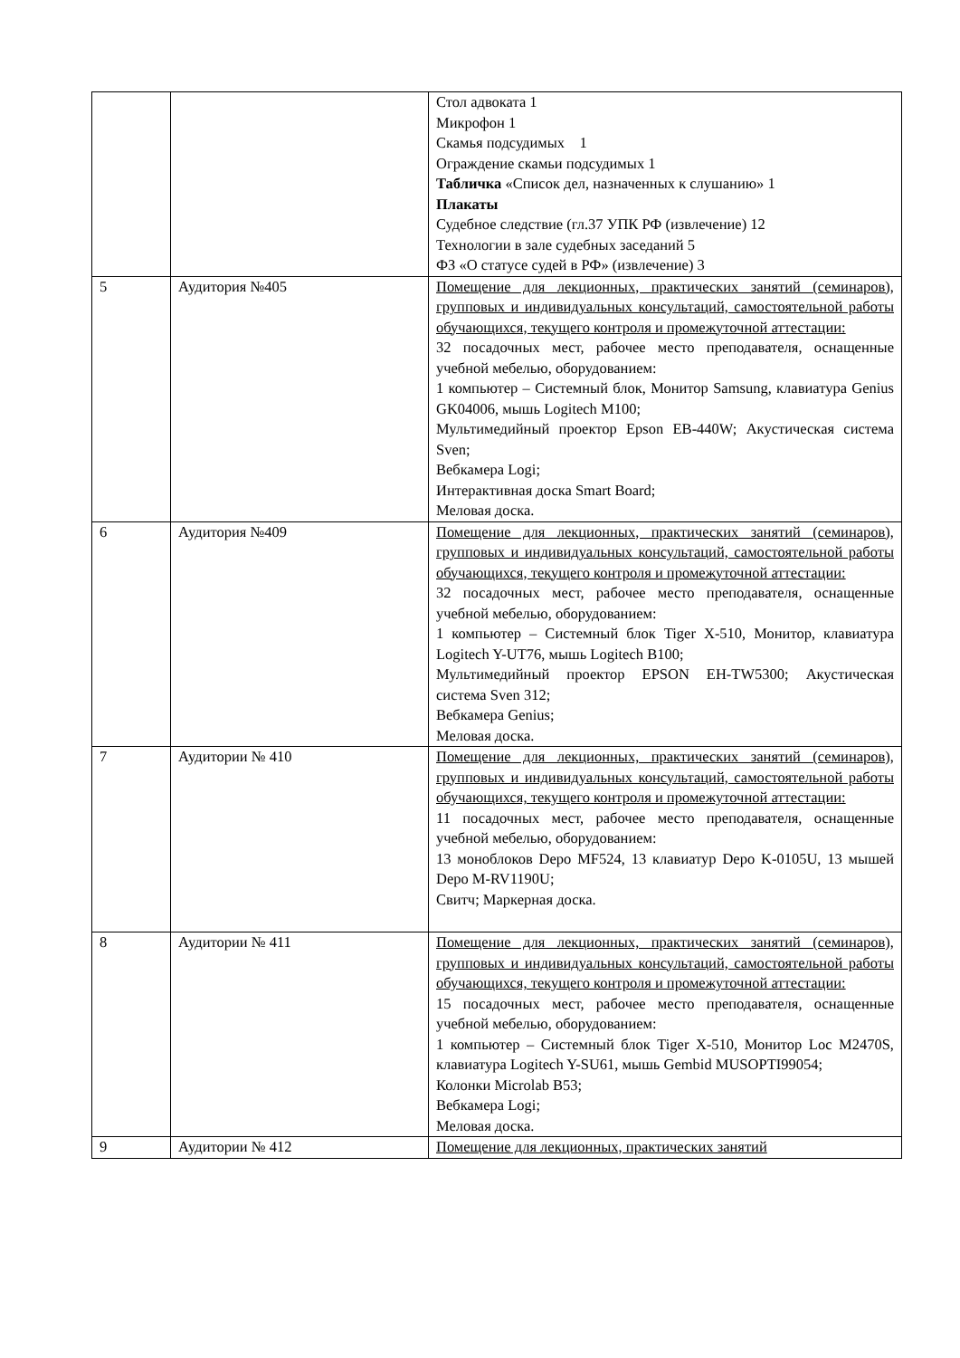| | | Стол адвоката 1 Микрофон 1 Скамья подсудимых 1 Ограждение скамьи подсудимых 1 Табличка «Список дел, назначенных к слушанию» 1 Плакаты Судебное следствие (гл.37 УПК РФ (извлечение) 12 Технологии в зале судебных заседаний 5 ФЗ «О статусе судей в РФ» (извлечение) 3 |
| 5 | Аудитория №405 | Помещение для лекционных, практических занятий (семинаров), групповых и индивидуальных консультаций, самостоятельной работы обучающихся, текущего контроля и промежуточной аттестации: 32 посадочных мест, рабочее место преподавателя, оснащенные учебной мебелью, оборудованием: 1 компьютер – Системный блок, Монитор Samsung, клавиатура Genius GK04006, мышь Logitech M100; Мультимедийный проектор Epson EB-440W; Акустическая система Sven; Вебкамера Logi; Интерактивная доска Smart Board; Меловая доска. |
| 6 | Аудитория №409 | Помещение для лекционных, практических занятий (семинаров), групповых и индивидуальных консультаций, самостоятельной работы обучающихся, текущего контроля и промежуточной аттестации: 32 посадочных мест, рабочее место преподавателя, оснащенные учебной мебелью, оборудованием: 1 компьютер – Системный блок Tiger X-510, Монитор, клавиатура Logitech Y-UT76, мышь Logitech B100; Мультимедийный проектор EPSON EH-TW5300; Акустическая система Sven 312; Вебкамера Genius; Меловая доска. |
| 7 | Аудитории № 410 | Помещение для лекционных, практических занятий (семинаров), групповых и индивидуальных консультаций, самостоятельной работы обучающихся, текущего контроля и промежуточной аттестации: 11 посадочных мест, рабочее место преподавателя, оснащенные учебной мебелью, оборудованием: 13 моноблоков Depo MF524, 13 клавиатур Depo K-0105U, 13 мышей Depo M-RV1190U; Свитч; Маркерная доска. |
| 8 | Аудитории № 411 | Помещение для лекционных, практических занятий (семинаров), групповых и индивидуальных консультаций, самостоятельной работы обучающихся, текущего контроля и промежуточной аттестации: 15 посадочных мест, рабочее место преподавателя, оснащенные учебной мебелью, оборудованием: 1 компьютер – Системный блок Tiger X-510, Монитор Loc M2470S, клавиатура Logitech Y-SU61, мышь Gembid MUSOPTI99054; Колонки Microlab B53; Вебкамера Logi; Меловая доска. |
| 9 | Аудитории № 412 | Помещение для лекционных, практических занятий |